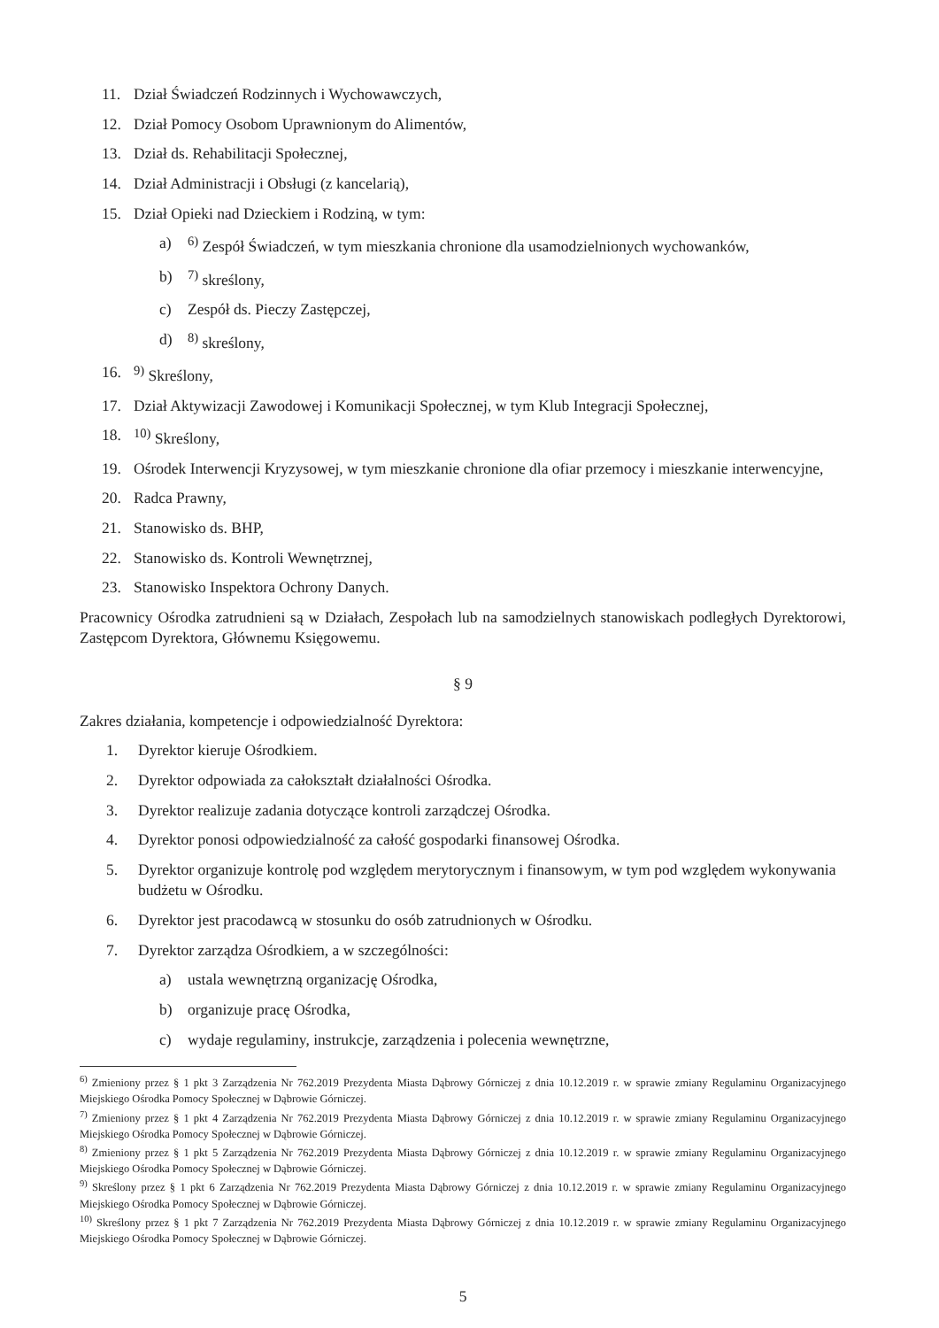11. Dział Świadczeń Rodzinnych i Wychowawczych,
12. Dział Pomocy Osobom Uprawnionym do Alimentów,
13. Dział ds. Rehabilitacji Społecznej,
14. Dział Administracji i Obsługi (z kancelarią),
15. Dział Opieki nad Dzieckiem i Rodziną, w tym:
a) <sup>6)</sup> Zespół Świadczeń, w tym mieszkania chronione dla usamodzielnionych wychowanków,
b) <sup>7)</sup> skreślony,
c) Zespół ds. Pieczy Zastępczej,
d) <sup>8)</sup> skreślony,
16. <sup>9)</sup> Skreślony,
17. Dział Aktywizacji Zawodowej i Komunikacji Społecznej, w tym Klub Integracji Społecznej,
18. <sup>10)</sup> Skreślony,
19. Ośrodek Interwencji Kryzysowej, w tym mieszkanie chronione dla ofiar przemocy i mieszkanie interwencyjne,
20. Radca Prawny,
21. Stanowisko ds. BHP,
22. Stanowisko ds. Kontroli Wewnętrznej,
23. Stanowisko Inspektora Ochrony Danych.
Pracownicy Ośrodka zatrudnieni są w Działach, Zespołach lub na samodzielnych stanowiskach podległych Dyrektorowi, Zastępcom Dyrektora, Głównemu Księgowemu.
§ 9
Zakres działania, kompetencje i odpowiedzialność Dyrektora:
1. Dyrektor kieruje Ośrodkiem.
2. Dyrektor odpowiada za całokształt działalności Ośrodka.
3. Dyrektor realizuje zadania dotyczące kontroli zarządczej Ośrodka.
4. Dyrektor ponosi odpowiedzialność za całość gospodarki finansowej Ośrodka.
5. Dyrektor organizuje kontrolę pod względem merytorycznym i finansowym, w tym pod względem wykonywania budżetu w Ośrodku.
6. Dyrektor jest pracodawcą w stosunku do osób zatrudnionych w Ośrodku.
7. Dyrektor zarządza Ośrodkiem, a w szczególności:
a) ustala wewnętrzną organizację Ośrodka,
b) organizuje pracę Ośrodka,
c) wydaje regulaminy, instrukcje, zarządzenia i polecenia wewnętrzne,
<sup>6)</sup> Zmieniony przez § 1 pkt 3 Zarządzenia Nr 762.2019 Prezydenta Miasta Dąbrowy Górniczej z dnia 10.12.2019 r. w sprawie zmiany Regulaminu Organizacyjnego Miejskiego Ośrodka Pomocy Społecznej w Dąbrowie Górniczej.
<sup>7)</sup> Zmieniony przez § 1 pkt 4 Zarządzenia Nr 762.2019 Prezydenta Miasta Dąbrowy Górniczej z dnia 10.12.2019 r. w sprawie zmiany Regulaminu Organizacyjnego Miejskiego Ośrodka Pomocy Społecznej w Dąbrowie Górniczej.
<sup>8)</sup> Zmieniony przez § 1 pkt 5 Zarządzenia Nr 762.2019 Prezydenta Miasta Dąbrowy Górniczej z dnia 10.12.2019 r. w sprawie zmiany Regulaminu Organizacyjnego Miejskiego Ośrodka Pomocy Społecznej w Dąbrowie Górniczej.
<sup>9)</sup> Skreślony przez § 1 pkt 6 Zarządzenia Nr 762.2019 Prezydenta Miasta Dąbrowy Górniczej z dnia 10.12.2019 r. w sprawie zmiany Regulaminu Organizacyjnego Miejskiego Ośrodka Pomocy Społecznej w Dąbrowie Górniczej.
<sup>10)</sup> Skreślony przez § 1 pkt 7 Zarządzenia Nr 762.2019 Prezydenta Miasta Dąbrowy Górniczej z dnia 10.12.2019 r. w sprawie zmiany Regulaminu Organizacyjnego Miejskiego Ośrodka Pomocy Społecznej w Dąbrowie Górniczej.
5